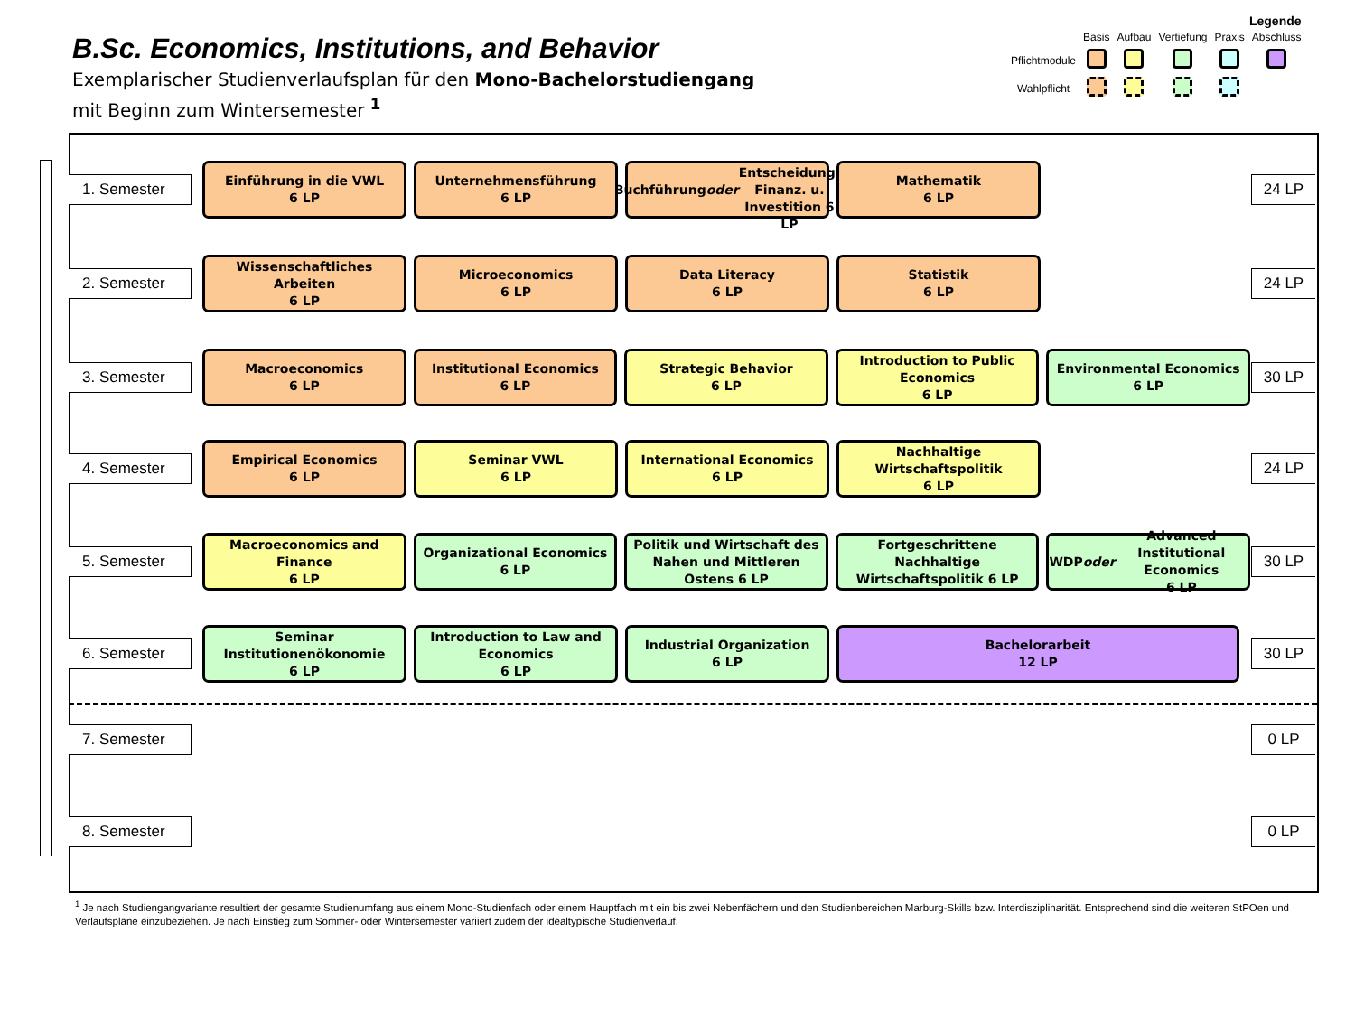B.Sc. Economics, Institutions, and Behavior
Exemplarischer Studienverlaufsplan für den Mono-Bachelorstudiengang
mit Beginn zum Wintersemester <sup>1</sup>
Legende
| | Basis | Aufbau | Vertiefung | Praxis | Abschluss |
| Pflichtmodule | | | | | |
| Wahlpflicht | | | | | |
1. Semester
Einführung in die VWL
6 LP
Unternehmensführung
6 LP
Buchführung oder
Entscheidung, Finanz. u. Investition 6 LP
Mathematik
6 LP
24 LP
2. Semester
Wissenschaftliches Arbeiten
6 LP
Microeconomics
6 LP
Data Literacy
6 LP
Statistik
6 LP
24 LP
3. Semester
Macroeconomics
6 LP
Institutional Economics
6 LP
Strategic Behavior
6 LP
Introduction to Public Economics
6 LP
Environmental Economics
6 LP
30 LP
4. Semester
Empirical Economics
6 LP
Seminar VWL
6 LP
International Economics
6 LP
Nachhaltige Wirtschaftspolitik
6 LP
24 LP
5. Semester
Macroeconomics and Finance
6 LP
Organizational Economics
6 LP
Politik und Wirtschaft des Nahen und Mittleren Ostens 6 LP
Fortgeschrittene Nachhaltige Wirtschaftspolitik 6 LP
WDP oder Advanced Institutional Economics
6 LP
30 LP
6. Semester
Seminar Institutionenökonomie
6 LP
Introduction to Law and Economics
6 LP
Industrial Organization
6 LP
Bachelorarbeit
12 LP
30 LP
7. Semester 0 LP
8. Semester 0 LP
<sup>1</sup> Je nach Studiengangvariante resultiert der gesamte Studienumfang aus einem Mono-Studienfach oder einem Hauptfach mit ein bis zwei Nebenfächern und den Studienbereichen Marburg-Skills bzw. Interdisziplinarität. Entsprechend sind die weiteren StPOen und Verlaufspläne einzubeziehen. Je nach Einstieg zum Sommer- oder Wintersemester variiert zudem der idealtypische Studienverlauf.